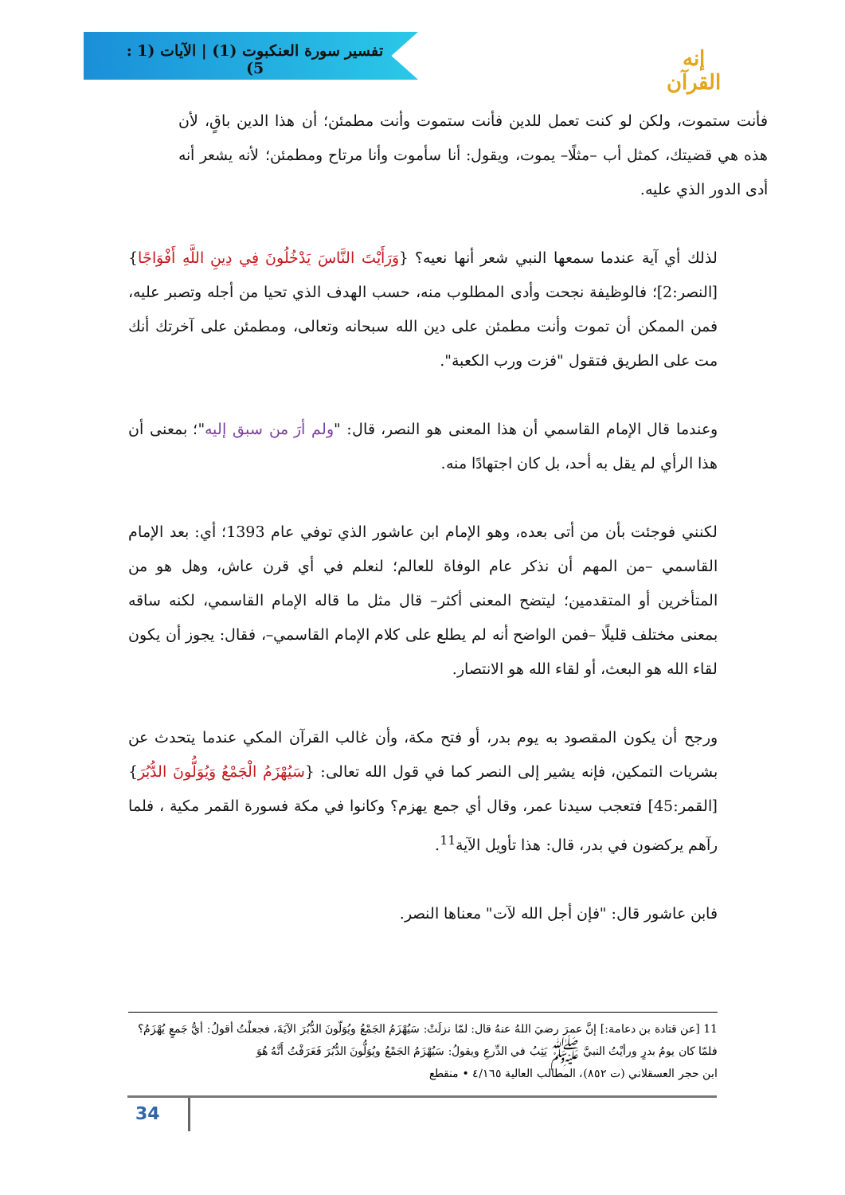تفسير سورة العنكبوت (1) | الآيات (1 : 5)
إنه القرآن
فأنت ستموت، ولكن لو كنت تعمل للدين فأنت ستموت وأنت مطمئن؛ أن هذا الدين باقٍ، لأن هذه هي قضيتك، كمثل أب –مثلًا– يموت، ويقول: أنا سأموت وأنا مرتاح ومطمئن؛ لأنه يشعر أنه أدى الدور الذي عليه.
لذلك أي آية عندما سمعها النبي شعر أنها نعيه؟ {وَرَأَيْتَ النَّاسَ يَدْخُلُونَ فِي دِينِ اللَّهِ أَفْوَاجًا}[النصر:2]؛ فالوظيفة نجحت وأدى المطلوب منه، حسب الهدف الذي تحيا من أجله وتصبر عليه، فمن الممكن أن تموت وأنت مطمئن على دين الله سبحانه وتعالى، ومطمئن على آخرتك أنك مت على الطريق فتقول "فزت ورب الكعبة".
وعندما قال الإمام القاسمي أن هذا المعنى هو النصر، قال: "ولم أرَ من سبق إليه"؛ بمعنى أن هذا الرأي لم يقل به أحد، بل كان اجتهادًا منه.
لكنني فوجئت بأن من أتى بعده، وهو الإمام ابن عاشور الذي توفي عام 1393؛ أي: بعد الإمام القاسمي –من المهم أن نذكر عام الوفاة للعالم؛ لنعلم في أي قرن عاش، وهل هو من المتأخرين أو المتقدمين؛ ليتضح المعنى أكثر– قال مثل ما قاله الإمام القاسمي، لكنه ساقه بمعنى مختلف قليلًا –فمن الواضح أنه لم يطلع على كلام الإمام القاسمي–، فقال: يجوز أن يكون لقاء الله هو البعث، أو لقاء الله هو الانتصار.
ورجح أن يكون المقصود به يوم بدر، أو فتح مكة، وأن غالب القرآن المكي عندما يتحدث عن بشريات التمكين، فإنه يشير إلى النصر كما في قول الله تعالى: {سَيُهْزَمُ الْجَمْعُ وَيُوَلُّونَ الدُّبُرَ}[القمر:45] فتعجب سيدنا عمر، وقال أي جمع يهزم؟ وكانوا في مكة فسورة القمر مكية ، فلما رآهم يركضون في بدر، قال: هذا تأويل الآية<sup>11</sup>.
فابن عاشور قال: "فإن أجل الله لآت" معناها النصر.
11 [عن قتادة بن دعامة:] إنَّ عمرَ رضيَ اللهُ عنهُ قال: لمّا نزلَتْ: سَيُهْزَمُ الجَمْعُ ويُوَلّونَ الدُّبُرَ الآيَةَ، فجعلْتُ أقولُ: أيُّ جَمعٍ يُهْزَمُ؟ فلمّا كان يومُ بدرٍ ورأيْتُ النبيَّ ﷺ يَثِبُ في الدِّرعِ ويقولُ: سَيُهْزَمُ الجَمْعُ ويُوَلُّونَ الدُّبُرَ فَعَرَفْتُ أَنَّهُ هُوَ
ابن حجر العسقلاني (ت ٨٥٢)، المطالب العالية ٤/١٦٥ • منقطع
34